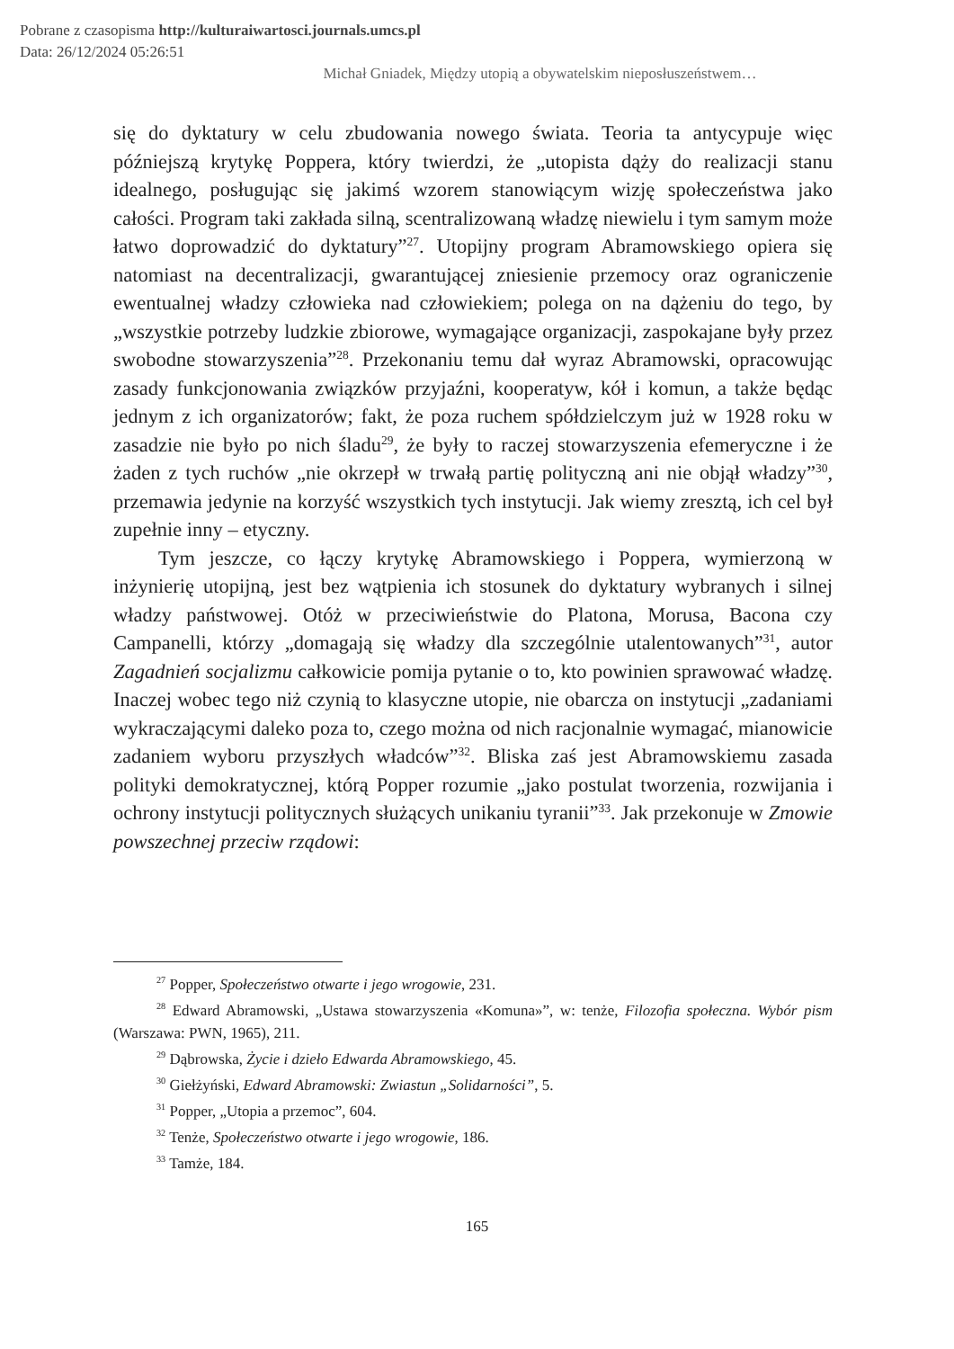Pobrane z czasopisma http://kulturaiwartosci.journals.umcs.pl
Data: 26/12/2024 05:26:51
Michał Gniadek, Między utopią a obywatelskim nieposłuszeństwem…
się do dyktatury w celu zbudowania nowego świata. Teoria ta antycypuje więc późniejszą krytykę Poppera, który twierdzi, że „utopista dąży do realizacji stanu idealnego, posługując się jakimś wzorem stanowiącym wizję społeczeństwa jako całości. Program taki zakłada silną, scentralizowaną władzę niewielu i tym samym może łatwo doprowadzić do dyktatury”<sup>27</sup>. Utopijny program Abramowskiego opiera się natomiast na decentralizacji, gwarantującej zniesienie przemocy oraz ograniczenie ewentualnej władzy człowieka nad człowiekiem; polega on na dążeniu do tego, by „wszystkie potrzeby ludzkie zbiorowe, wymagające organizacji, zaspokajane były przez swobodne stowarzyszenia”<sup>28</sup>. Przekonaniu temu dał wyraz Abramowski, opracowując zasady funkcjonowania związków przyjaźni, kooperatyw, kół i komun, a także będąc jednym z ich organizatorów; fakt, że poza ruchem spółdzielczym już w 1928 roku w zasadzie nie było po nich śladu<sup>29</sup>, że były to raczej stowarzyszenia efemeryczne i że żaden z tych ruchów „nie okrzepł w trwałą partię polityczną ani nie objął władzy”<sup>30</sup>, przemawia jedynie na korzyść wszystkich tych instytucji. Jak wiemy zresztą, ich cel był zupełnie inny – etyczny.
Tym jeszcze, co łączy krytykę Abramowskiego i Poppera, wymierzoną w inżynierię utopijną, jest bez wątpienia ich stosunek do dyktatury wybranych i silnej władzy państwowej. Otóż w przeciwieństwie do Platona, Morusa, Bacona czy Campanelli, którzy „domagają się władzy dla szczególnie utalentowanych”<sup>31</sup>, autor Zagadnień socjalizmu całkowicie pomija pytanie o to, kto powinien sprawować władzę. Inaczej wobec tego niż czynią to klasyczne utopie, nie obarcza on instytucji „zadaniami wykraczającymi daleko poza to, czego można od nich racjonalnie wymagać, mianowicie zadaniem wyboru przyszłych władców”<sup>32</sup>. Bliska zaś jest Abramowskiemu zasada polityki demokratycznej, którą Popper rozumie „jako postulat tworzenia, rozwijania i ochrony instytucji politycznych służących unikaniu tyranii”<sup>33</sup>. Jak przekonuje w Zmowie powszechnej przeciw rządowi:
<sup>27</sup> Popper, Społeczeństwo otwarte i jego wrogowie, 231.
<sup>28</sup> Edward Abramowski, „Ustawa stowarzyszenia «Komuna»”, w: tenże, Filozofia społeczna. Wybór pism (Warszawa: PWN, 1965), 211.
<sup>29</sup> Dąbrowska, Życie i dzieło Edwarda Abramowskiego, 45.
<sup>30</sup> Giełżyński, Edward Abramowski: Zwiastun „Solidarności”, 5.
<sup>31</sup> Popper, „Utopia a przemoc”, 604.
<sup>32</sup> Tenże, Społeczeństwo otwarte i jego wrogowie, 186.
<sup>33</sup> Tamże, 184.
165